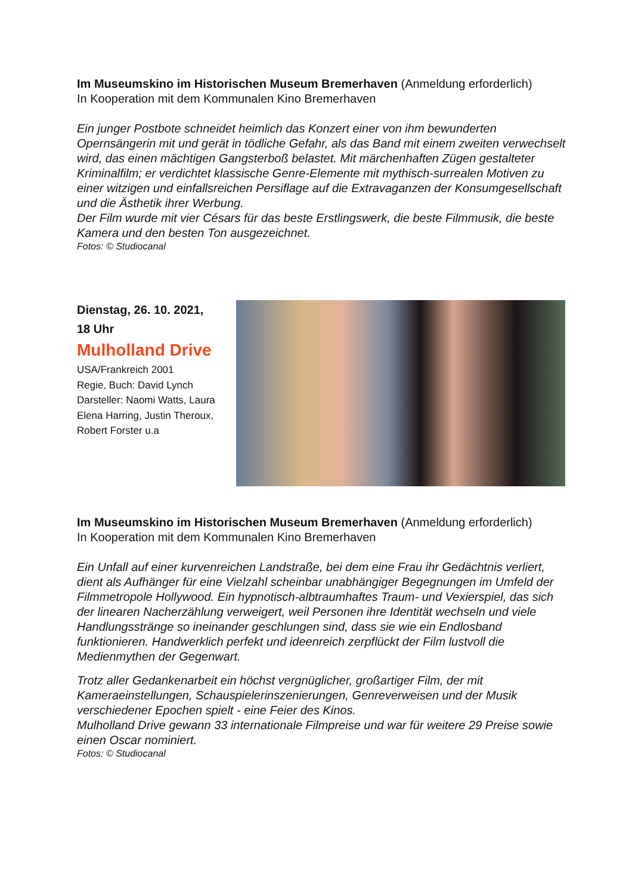Im Museumskino im Historischen Museum Bremerhaven (Anmeldung erforderlich)
In Kooperation mit dem Kommunalen Kino Bremerhaven
Ein junger Postbote schneidet heimlich das Konzert einer von ihm bewunderten Opernsängerin mit und gerät in tödliche Gefahr, als das Band mit einem zweiten verwechselt wird, das einen mächtigen Gangsterboß belastet. Mit märchenhaften Zügen gestalteter Kriminalfilm; er verdichtet klassische Genre-Elemente mit mythisch-surrealen Motiven zu einer witzigen und einfallsreichen Persiflage auf die Extravaganzen der Konsumgesellschaft und die Ästhetik ihrer Werbung.
Der Film wurde mit vier Césars für das beste Erstlingswerk, die beste Filmmusik, die beste Kamera und den besten Ton ausgezeichnet.
Fotos: © Studiocanal
Dienstag, 26. 10. 2021,
18 Uhr
Mulholland Drive
USA/Frankreich 2001
Regie, Buch: David Lynch
Darsteller: Naomi Watts, Laura Elena Harring, Justin Theroux, Robert Forster u.a
Im Museumskino im Historischen Museum Bremerhaven (Anmeldung erforderlich)
In Kooperation mit dem Kommunalen Kino Bremerhaven
Ein Unfall auf einer kurvenreichen Landstraße, bei dem eine Frau ihr Gedächtnis verliert, dient als Aufhänger für eine Vielzahl scheinbar unabhängiger Begegnungen im Umfeld der Filmmetropole Hollywood. Ein hypnotisch-albtraumhaftes Traum- und Vexierspiel, das sich der linearen Nacherzählung verweigert, weil Personen ihre Identität wechseln und viele Handlungsstränge so ineinander geschlungen sind, dass sie wie ein Endlosband funktionieren. Handwerklich perfekt und ideenreich zerpflückt der Film lustvoll die Medienmythen der Gegenwart.
Trotz aller Gedankenarbeit ein höchst vergnüglicher, großartiger Film, der mit Kameraeinstellungen, Schauspielerinszenierungen, Genreverweisen und der Musik verschiedener Epochen spielt - eine Feier des Kinos.
Mulholland Drive gewann 33 internationale Filmpreise und war für weitere 29 Preise sowie einen Oscar nominiert.
Fotos: © Studiocanal